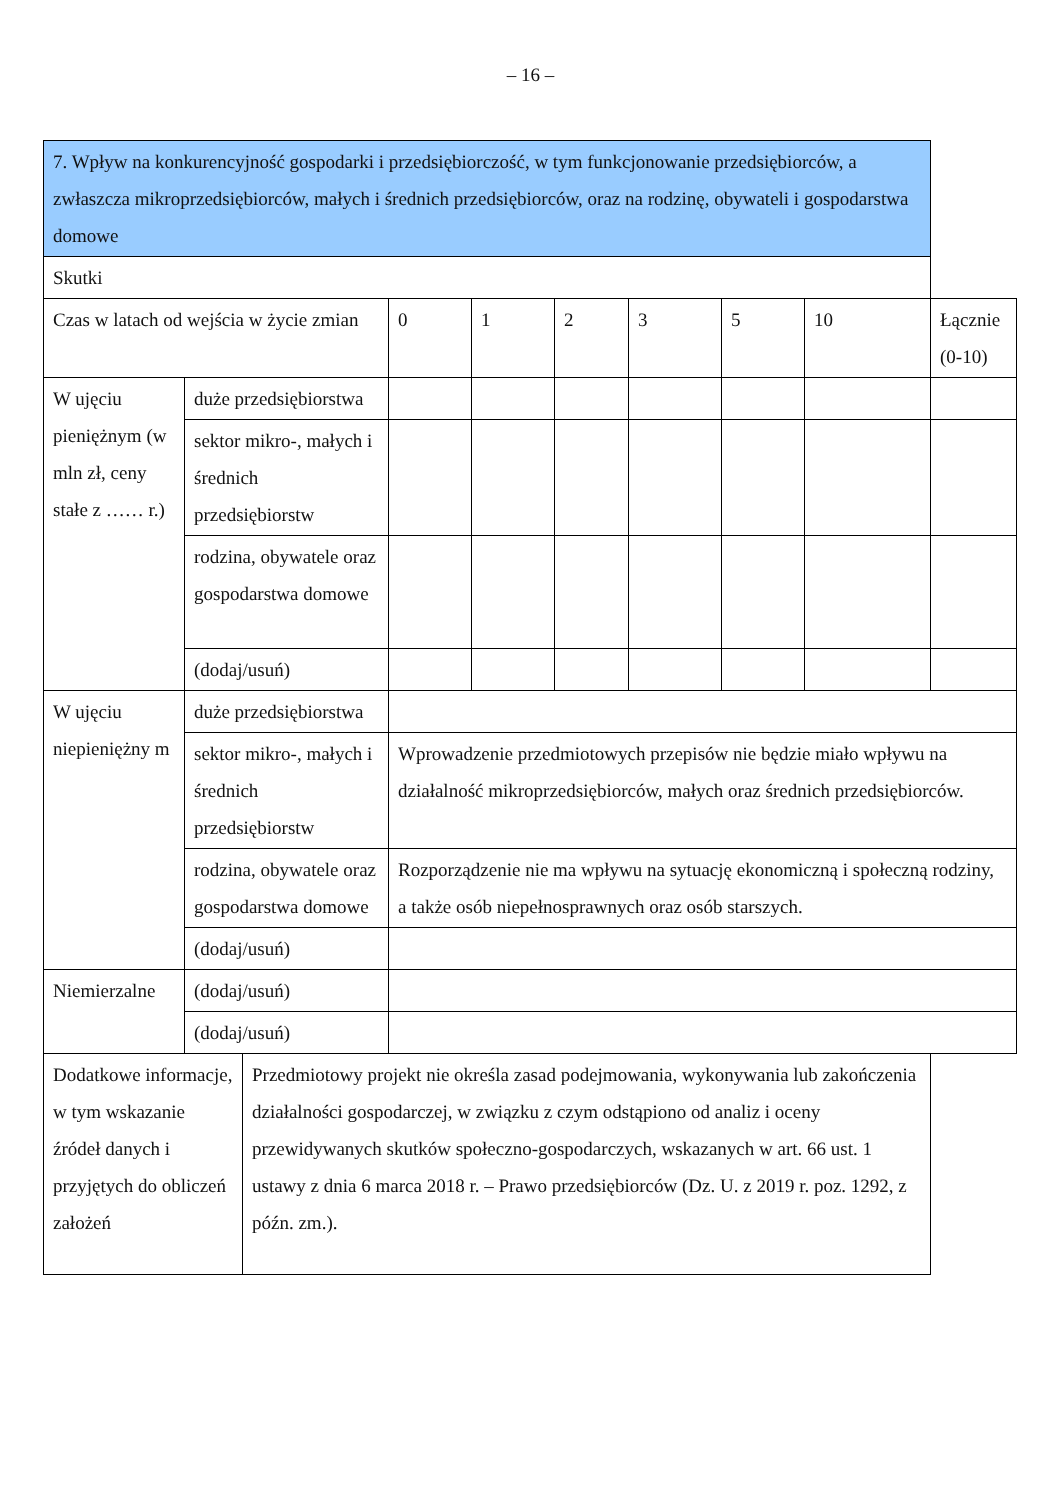– 16 –
| 7. Wpływ na konkurencyjność gospodarki i przedsiębiorczość, w tym funkcjonowanie przedsiębiorców, a zwłaszcza mikroprzedsiębiorców, małych i średnich przedsiębiorców, oraz na rodzinę, obywateli i gospodarstwa domowe | | | | | | | | | |
| Skutki | | | | | | | | | |
| Czas w latach od wejścia w życie zmian | | | 0 | 1 | 2 | 3 | 5 | 10 | Łącznie (0-10) |
| W ujęciu pieniężnym (w mln zł, ceny stałe z …… r.) | duże przedsiębiorstwa | | | | | | | | |
| | sektor mikro-, małych i średnich przedsiębiorstw | | | | | | | | |
| | rodzina, obywatele oraz gospodarstwa domowe | | | | | | | | |
| | (dodaj/usuń) | | | | | | | | |
| W ujęciu niepieniężny m | duże przedsiębiorstwa | | | | | | | | |
| | sektor mikro-, małych i średnich przedsiębiorstw | | Wprowadzenie przedmiotowych przepisów nie będzie miało wpływu na działalność mikroprzedsiębiorców, małych oraz średnich przedsiębiorców. | | | | | | |
| | rodzina, obywatele oraz gospodarstwa domowe | | Rozporządzenie nie ma wpływu na sytuację ekonomiczną i społeczną rodziny, a także osób niepełnosprawnych oraz osób starszych. | | | | | | |
| | (dodaj/usuń) | | | | | | | | |
| Niemierzalne | (dodaj/usuń) | | | | | | | | |
| | (dodaj/usuń) | | | | | | | | |
| Dodatkowe informacje, w tym wskazanie źródeł danych i przyjętych do obliczeń założeń | | Przedmiotowy projekt nie określa zasad podejmowania, wykonywania lub zakończenia działalności gospodarczej, w związku z czym odstąpiono od analiz i oceny przewidywanych skutków społeczno-gospodarczych, wskazanych w art. 66 ust. 1 ustawy z dnia 6 marca 2018 r. – Prawo przedsiębiorców (Dz. U. z 2019 r. poz. 1292, z późn. zm.). | | | | | | | |